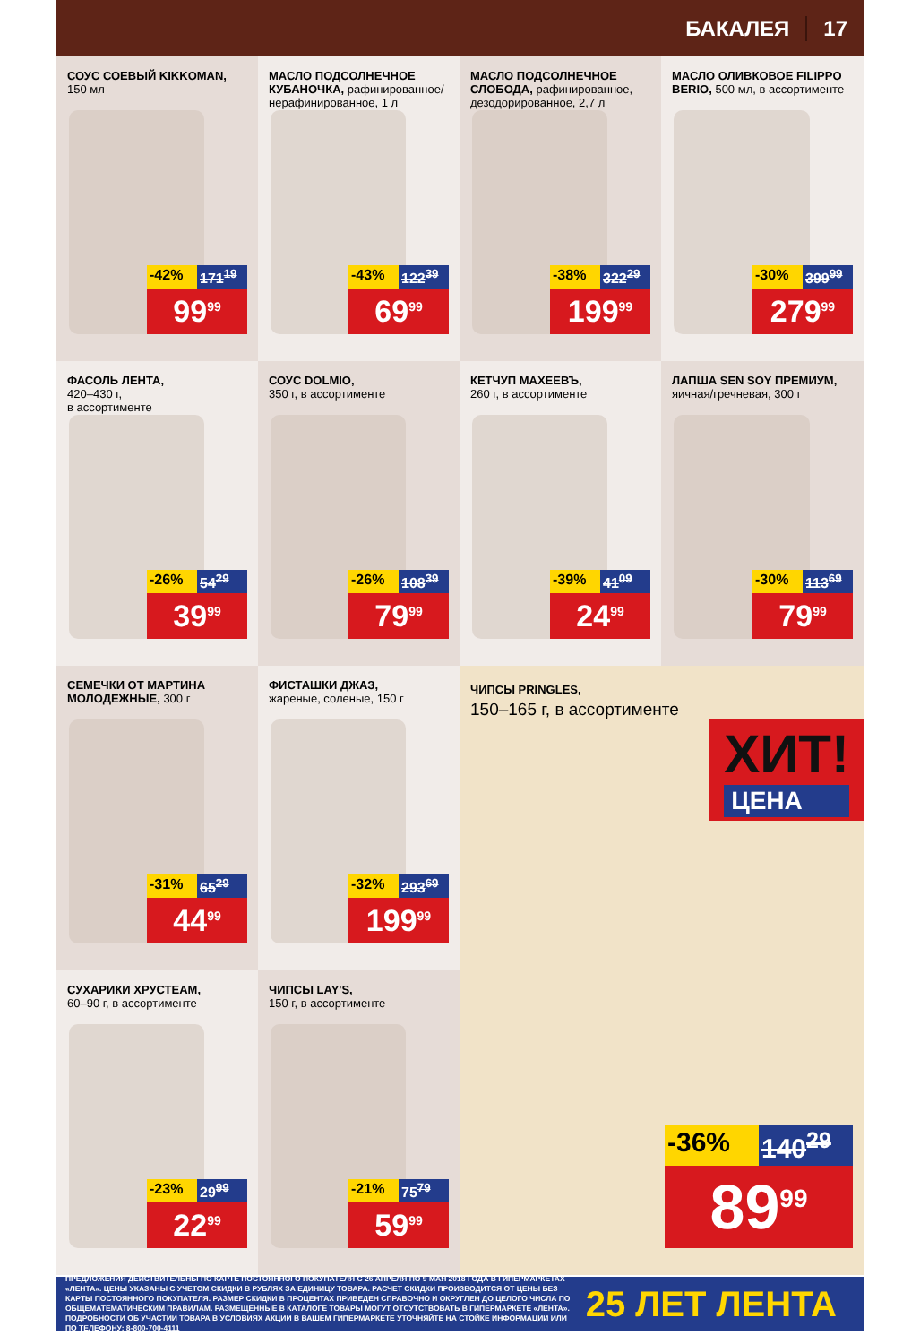БАКАЛЕЯ 17
СОУС СОЕВЫЙ KIKKOMAN,
150 мл
-42% 171<sup>19</sup>
99<sup>99</sup>
МАСЛО ПОДСОЛНЕЧНОЕ КУБАНОЧКА, рафинированное/ нерафинированное, 1 л
-43% 122<sup>39</sup>
69<sup>99</sup>
МАСЛО ПОДСОЛНЕЧНОЕ СЛОБОДА, рафинированное, дезодорированное, 2,7 л
-38% 322<sup>29</sup>
199<sup>99</sup>
МАСЛО ОЛИВКОВОЕ FILIPPO BERIO, 500 мл, в ассортименте
-30% 399<sup>99</sup>
279<sup>99</sup>
ФАСОЛЬ ЛЕНТА,
420–430 г,
в ассортименте
-26% 54<sup>29</sup>
39<sup>99</sup>
СОУС DOLMIO,
350 г, в ассортименте
-26% 108<sup>39</sup>
79<sup>99</sup>
КЕТЧУП МАХЕЕВЪ,
260 г, в ассортименте
-39% 41<sup>09</sup>
24<sup>99</sup>
ЛАПША SEN SOY ПРЕМИУМ,
яичная/гречневая, 300 г
-30% 113<sup>69</sup>
79<sup>99</sup>
СЕМЕЧКИ ОТ МАРТИНА МОЛОДЕЖНЫЕ, 300 г
-31% 65<sup>29</sup>
44<sup>99</sup>
ФИСТАШКИ ДЖАЗ,
жареные, соленые, 150 г
-32% 293<sup>69</sup>
199<sup>99</sup>
ЧИПСЫ PRINGLES,
150–165 г, в ассортименте
ХИТ!
ЦЕНА
-36% 140<sup>29</sup>
89<sup>99</sup>
СУХАРИКИ ХРУСТЕАМ,
60–90 г, в ассортименте
-23% 29<sup>99</sup>
22<sup>99</sup>
ЧИПСЫ LAY'S,
150 г, в ассортименте
-21% 75<sup>79</sup>
59<sup>99</sup>
ПРЕДЛОЖЕНИЯ ДЕЙСТВИТЕЛЬНЫ ПО КАРТЕ ПОСТОЯННОГО ПОКУПАТЕЛЯ С 26 АПРЕЛЯ ПО 9 МАЯ 2018 ГОДА В ГИПЕРМАРКЕТАХ «ЛЕНТА». ЦЕНЫ УКАЗАНЫ С УЧЕТОМ СКИДКИ В РУБЛЯХ ЗА ЕДИНИЦУ ТОВАРА. РАСЧЕТ СКИДКИ ПРОИЗВОДИТСЯ ОТ ЦЕНЫ БЕЗ КАРТЫ ПОСТОЯННОГО ПОКУПАТЕЛЯ. РАЗМЕР СКИДКИ В ПРОЦЕНТАХ ПРИВЕДЕН СПРАВОЧНО И ОКРУГЛЕН ДО ЦЕЛОГО ЧИСЛА ПО ОБЩЕМАТЕМАТИЧЕСКИМ ПРАВИЛАМ. РАЗМЕЩЕННЫЕ В КАТАЛОГЕ ТОВАРЫ МОГУТ ОТСУТСТВОВАТЬ В ГИПЕРМАРКЕТЕ «ЛЕНТА». ПОДРОБНОСТИ ОБ УЧАСТИИ ТОВАРА В УСЛОВИЯХ АКЦИИ В ВАШЕМ ГИПЕРМАРКЕТЕ УТОЧНЯЙТЕ НА СТОЙКЕ ИНФОРМАЦИИ ИЛИ ПО ТЕЛЕФОНУ: 8-800-700-4111
25 ЛЕТ ЛЕНТА